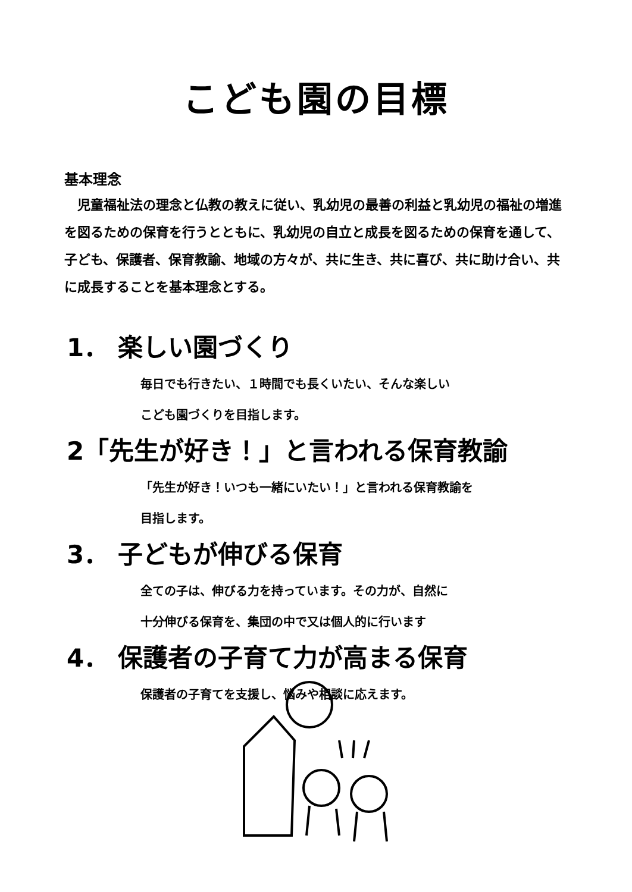こども園の目標
基本理念
児童福祉法の理念と仏教の教えに従い、乳幼児の最善の利益と乳幼児の福祉の増進を図るための保育を行うとともに、乳幼児の自立と成長を図るための保育を通して、子ども、保護者、保育教諭、地域の方々が、共に生き、共に喜び、共に助け合い、共に成長することを基本理念とする。
1． 楽しい園づくり
毎日でも行きたい、１時間でも長くいたい、そんな楽しい
こども園づくりを目指します。
2「先生が好き！」と言われる保育教諭
「先生が好き！いつも一緒にいたい！」と言われる保育教諭を
目指します。
3． 子どもが伸びる保育
全ての子は、伸びる力を持っています。その力が、自然に
十分伸びる保育を、集団の中で又は個人的に行います
4． 保護者の子育て力が高まる保育
保護者の子育てを支援し、悩みや相談に応えます。